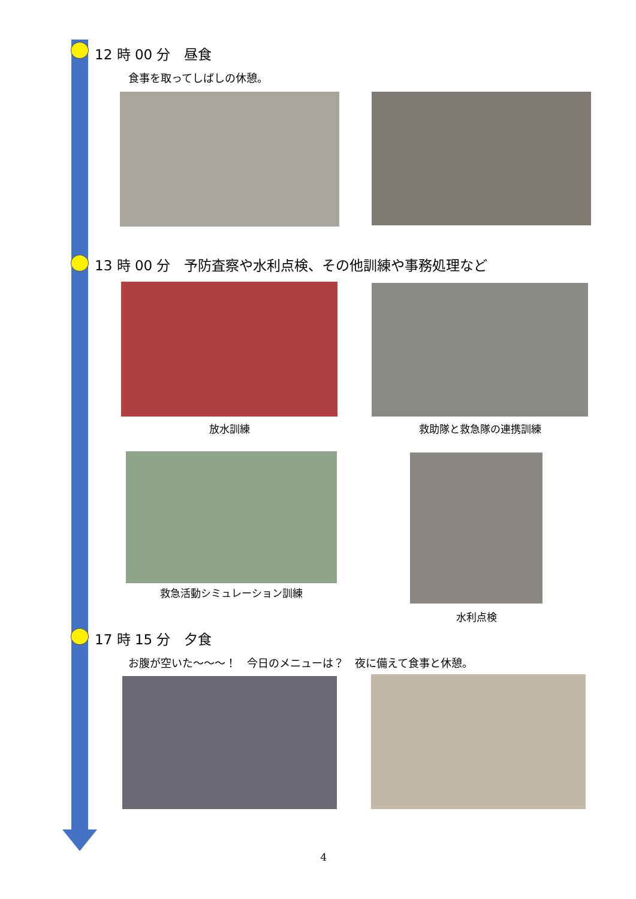12 時 00 分　昼食
食事を取ってしばしの休憩。
13 時 00 分　予防査察や水利点検、その他訓練や事務処理など
放水訓練 救助隊と救急隊の連携訓練
救急活動シミュレーション訓練
水利点検
17 時 15 分　夕食
お腹が空いた～～～！　今日のメニューは？　夜に備えて食事と休憩。
4